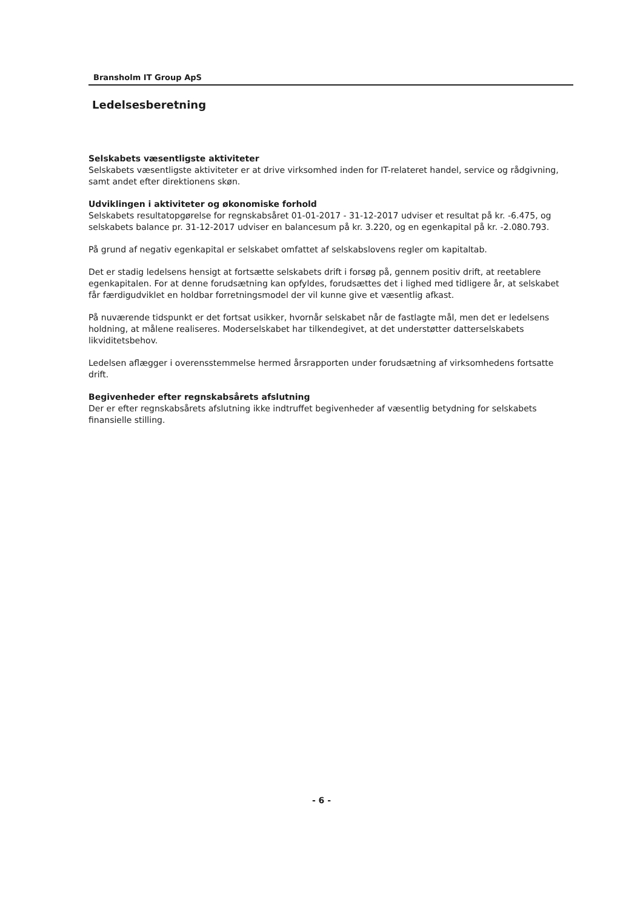Bransholm IT Group ApS
Ledelsesberetning
Selskabets væsentligste aktiviteter
Selskabets væsentligste aktiviteter er at drive virksomhed inden for IT-relateret handel, service og rådgivning, samt andet efter direktionens skøn.
Udviklingen i aktiviteter og økonomiske forhold
Selskabets resultatopgørelse for regnskabsåret 01-01-2017 - 31-12-2017 udviser et resultat på kr. -6.475, og selskabets balance pr. 31-12-2017 udviser en balancesum på kr. 3.220, og en egenkapital på kr. -2.080.793.
På grund af negativ egenkapital er selskabet omfattet af selskabslovens regler om kapitaltab.
Det er stadig ledelsens hensigt at fortsætte selskabets drift i forsøg på, gennem positiv drift, at reetablere egenkapitalen. For at denne forudsætning kan opfyldes, forudsættes det i lighed med tidligere år, at selskabet får færdigudviklet en holdbar forretningsmodel der vil kunne give et væsentlig afkast.
På nuværende tidspunkt er det fortsat usikker, hvornår selskabet når de fastlagte mål, men det er ledelsens holdning, at målene realiseres. Moderselskabet har tilkendegivet, at det understøtter datterselskabets likviditetsbehov.
Ledelsen aflægger i overensstemmelse hermed årsrapporten under forudsætning af virksomhedens fortsatte drift.
Begivenheder efter regnskabsårets afslutning
Der er efter regnskabsårets afslutning ikke indtruffet begivenheder af væsentlig betydning for selskabets finansielle stilling.
- 6 -